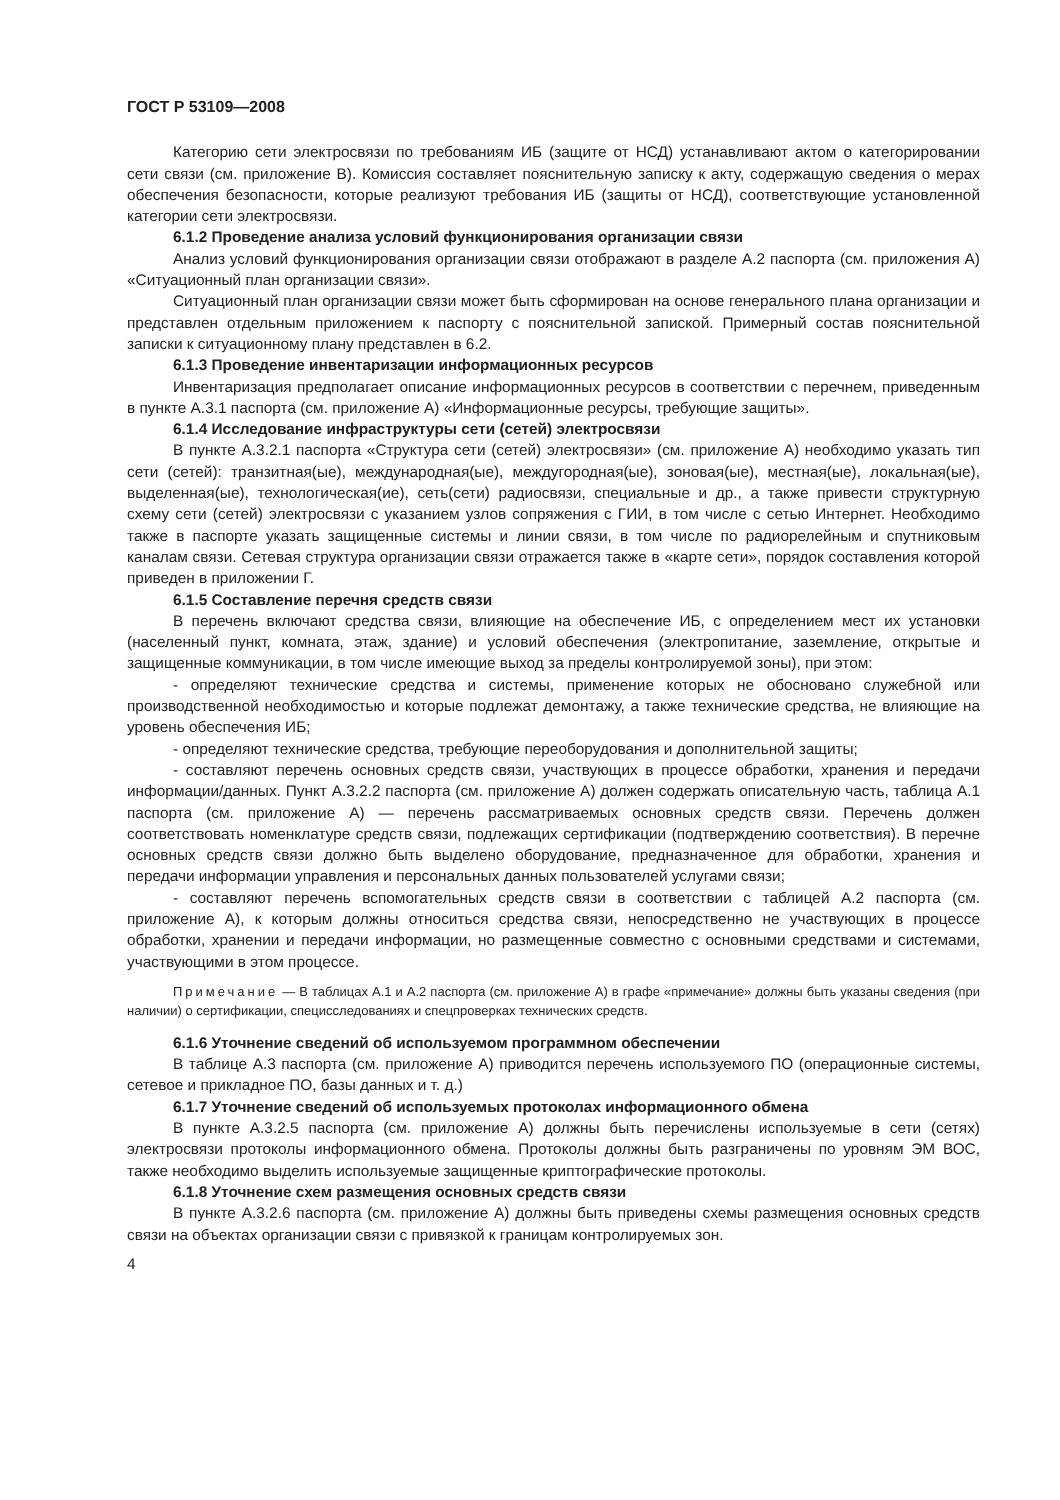ГОСТ Р 53109—2008
Категорию сети электросвязи по требованиям ИБ (защите от НСД) устанавливают актом о категорировании сети связи (см. приложение В). Комиссия составляет пояснительную записку к акту, содержащую сведения о мерах обеспечения безопасности, которые реализуют требования ИБ (защиты от НСД), соответствующие установленной категории сети электросвязи.
6.1.2 Проведение анализа условий функционирования организации связи
Анализ условий функционирования организации связи отображают в разделе А.2 паспорта (см. приложения А) «Ситуационный план организации связи».
Ситуационный план организации связи может быть сформирован на основе генерального плана организации и представлен отдельным приложением к паспорту с пояснительной запиской. Примерный состав пояснительной записки к ситуационному плану представлен в 6.2.
6.1.3 Проведение инвентаризации информационных ресурсов
Инвентаризация предполагает описание информационных ресурсов в соответствии с перечнем, приведенным в пункте А.3.1 паспорта (см. приложение А) «Информационные ресурсы, требующие защиты».
6.1.4 Исследование инфраструктуры сети (сетей) электросвязи
В пункте А.3.2.1 паспорта «Структура сети (сетей) электросвязи» (см. приложение А) необходимо указать тип сети (сетей): транзитная(ые), международная(ые), междугородная(ые), зоновая(ые), местная(ые), локальная(ые), выделенная(ые), технологическая(ие), сеть(сети) радиосвязи, специальные и др., а также привести структурную схему сети (сетей) электросвязи с указанием узлов сопряжения с ГИИ, в том числе с сетью Интернет. Необходимо также в паспорте указать защищенные системы и линии связи, в том числе по радиорелейным и спутниковым каналам связи. Сетевая структура организации связи отражается также в «карте сети», порядок составления которой приведен в приложении Г.
6.1.5 Составление перечня средств связи
В перечень включают средства связи, влияющие на обеспечение ИБ, с определением мест их установки (населенный пункт, комната, этаж, здание) и условий обеспечения (электропитание, заземление, открытые и защищенные коммуникации, в том числе имеющие выход за пределы контролируемой зоны), при этом:
- определяют технические средства и системы, применение которых не обосновано служебной или производственной необходимостью и которые подлежат демонтажу, а также технические средства, не влияющие на уровень обеспечения ИБ;
- определяют технические средства, требующие переоборудования и дополнительной защиты;
- составляют перечень основных средств связи, участвующих в процессе обработки, хранения и передачи информации/данных. Пункт А.3.2.2 паспорта (см. приложение А) должен содержать описательную часть, таблица А.1 паспорта (см. приложение А) — перечень рассматриваемых основных средств связи. Перечень должен соответствовать номенклатуре средств связи, подлежащих сертификации (подтверждению соответствия). В перечне основных средств связи должно быть выделено оборудование, предназначенное для обработки, хранения и передачи информации управления и персональных данных пользователей услугами связи;
- составляют перечень вспомогательных средств связи в соответствии с таблицей А.2 паспорта (см. приложение А), к которым должны относиться средства связи, непосредственно не участвующих в процессе обработки, хранении и передачи информации, но размещенные совместно с основными средствами и системами, участвующими в этом процессе.
Примечание — В таблицах А.1 и А.2 паспорта (см. приложение А) в графе «примечание» должны быть указаны сведения (при наличии) о сертификации, специсследованиях и спецпроверках технических средств.
6.1.6 Уточнение сведений об используемом программном обеспечении
В таблице А.3 паспорта (см. приложение А) приводится перечень используемого ПО (операционные системы, сетевое и прикладное ПО, базы данных и т. д.)
6.1.7 Уточнение сведений об используемых протоколах информационного обмена
В пункте А.3.2.5 паспорта (см. приложение А) должны быть перечислены используемые в сети (сетях) электросвязи протоколы информационного обмена. Протоколы должны быть разграничены по уровням ЭМ ВОС, также необходимо выделить используемые защищенные криптографические протоколы.
6.1.8 Уточнение схем размещения основных средств связи
В пункте А.3.2.6 паспорта (см. приложение А) должны быть приведены схемы размещения основных средств связи на объектах организации связи с привязкой к границам контролируемых зон.
4